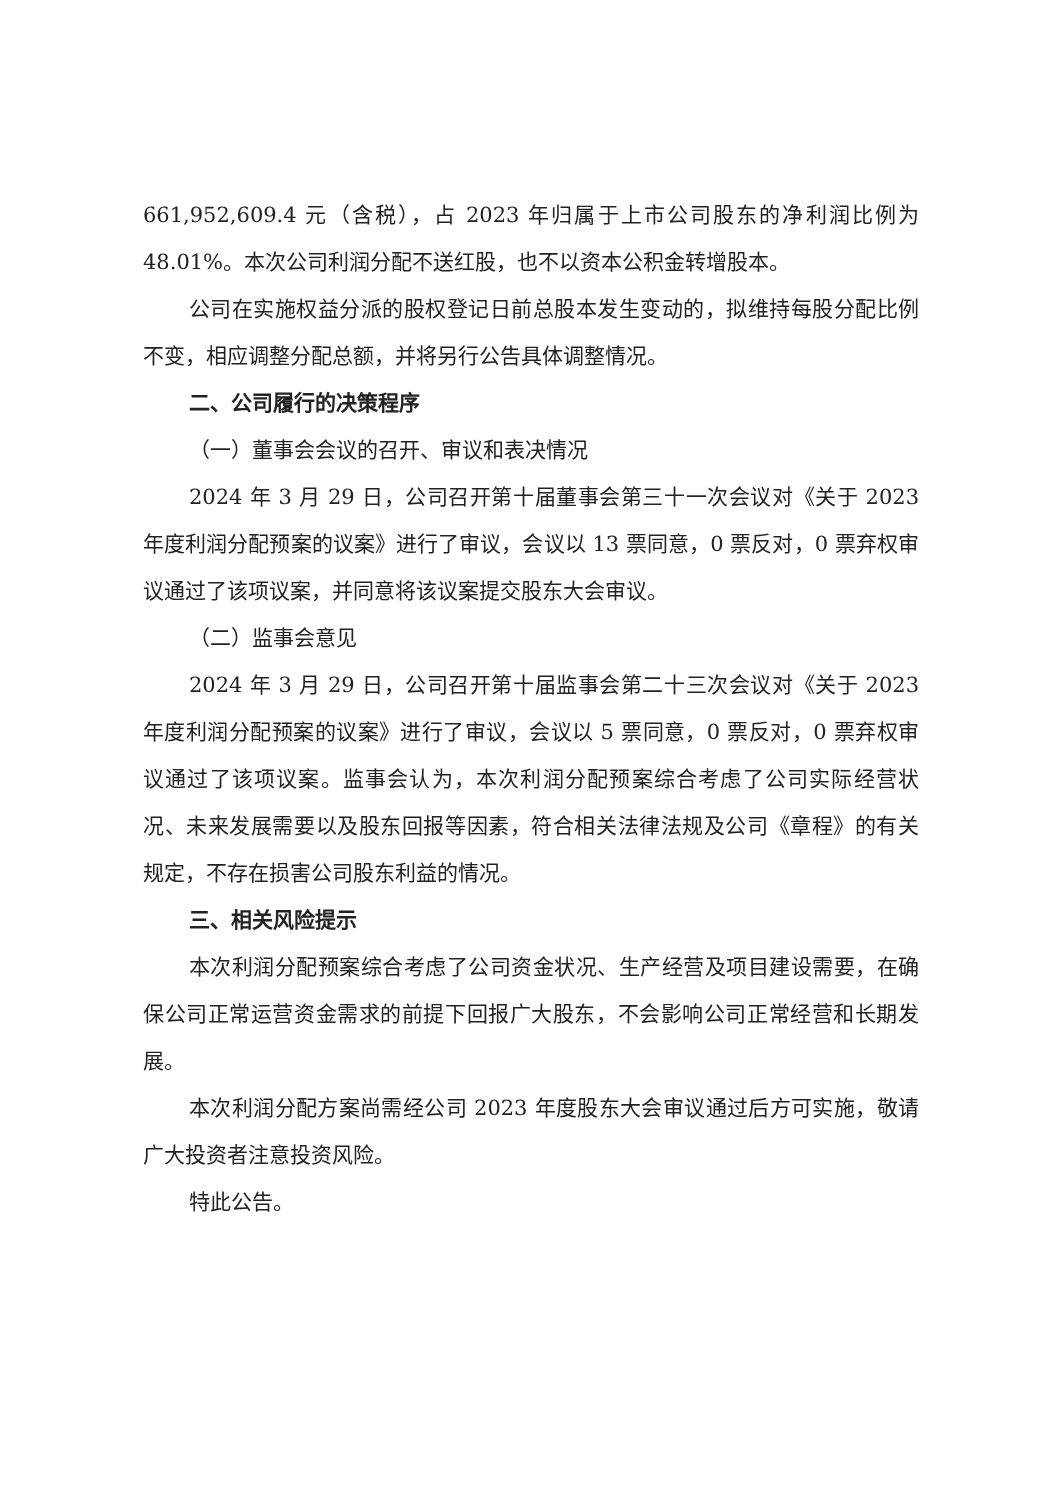661,952,609.4 元（含税），占 2023 年归属于上市公司股东的净利润比例为 48.01%。本次公司利润分配不送红股，也不以资本公积金转增股本。
公司在实施权益分派的股权登记日前总股本发生变动的，拟维持每股分配比例不变，相应调整分配总额，并将另行公告具体调整情况。
二、公司履行的决策程序
（一）董事会会议的召开、审议和表决情况
2024 年 3 月 29 日，公司召开第十届董事会第三十一次会议对《关于 2023 年度利润分配预案的议案》进行了审议，会议以 13 票同意，0 票反对，0 票弃权审议通过了该项议案，并同意将该议案提交股东大会审议。
（二）监事会意见
2024 年 3 月 29 日，公司召开第十届监事会第二十三次会议对《关于 2023 年度利润分配预案的议案》进行了审议，会议以 5 票同意，0 票反对，0 票弃权审议通过了该项议案。监事会认为，本次利润分配预案综合考虑了公司实际经营状况、未来发展需要以及股东回报等因素，符合相关法律法规及公司《章程》的有关规定，不存在损害公司股东利益的情况。
三、相关风险提示
本次利润分配预案综合考虑了公司资金状况、生产经营及项目建设需要，在确保公司正常运营资金需求的前提下回报广大股东，不会影响公司正常经营和长期发展。
本次利润分配方案尚需经公司 2023 年度股东大会审议通过后方可实施，敬请广大投资者注意投资风险。
特此公告。